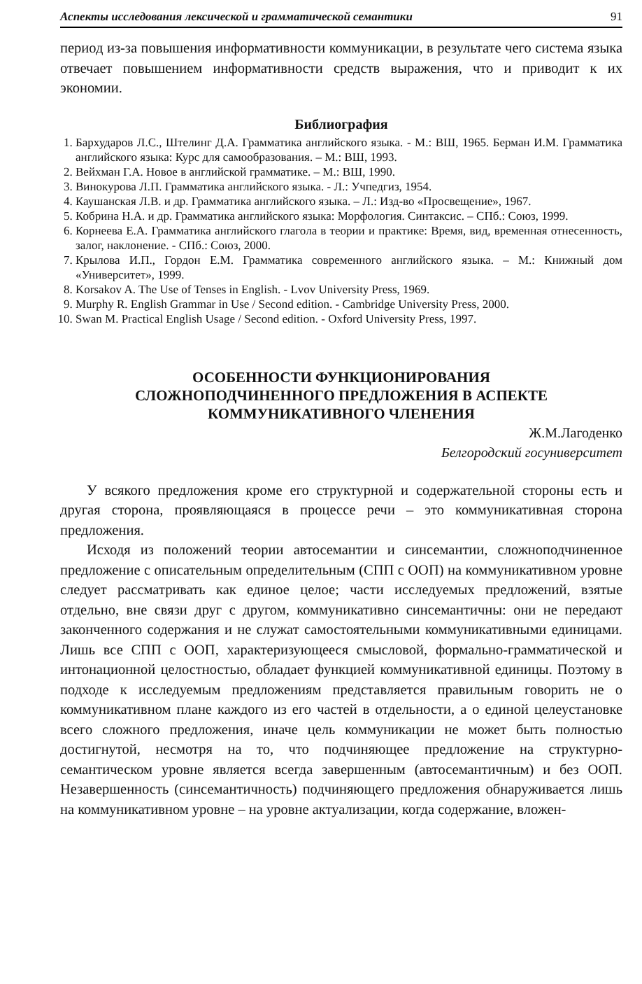Аспекты исследования лексической и грамматической семантики 91
период из-за повышения информативности коммуникации, в результате чего система языка отвечает повышением информативности средств выражения, что и приводит к их экономии.
Библиография
1. Бархударов Л.С., Штелинг Д.А. Грамматика английского языка. - М.: ВШ, 1965. Берман И.М. Грамматика английского языка: Курс для самообразования. – М.: ВШ, 1993.
2. Вейхман Г.А. Новое в английской грамматике. – М.: ВШ, 1990.
3. Винокурова Л.П. Грамматика английского языка. - Л.: Учпедгиз, 1954.
4. Каушанская Л.В. и др. Грамматика английского языка. – Л.: Изд-во «Просвещение», 1967.
5. Кобрина Н.А. и др. Грамматика английского языка: Морфология. Синтаксис. – СПб.: Союз, 1999.
6. Корнеева Е.А. Грамматика английского глагола в теории и практике: Время, вид, временная отнесенность, залог, наклонение. - СПб.: Союз, 2000.
7. Крылова И.П., Гордон Е.М. Грамматика современного английского языка. – М.: Книжный дом «Университет», 1999.
8. Korsakov A. The Use of Tenses in English. - Lvov University Press, 1969.
9. Murphy R. English Grammar in Use / Second edition. - Cambridge University Press, 2000.
10. Swan M. Practical English Usage / Second edition. - Oxford University Press, 1997.
ОСОБЕННОСТИ ФУНКЦИОНИРОВАНИЯ
СЛОЖНОПОДЧИНЕННОГО ПРЕДЛОЖЕНИЯ В АСПЕКТЕ
КОММУНИКАТИВНОГО ЧЛЕНЕНИЯ
Ж.М.Лагоденко
Белгородский госуниверситет
У всякого предложения кроме его структурной и содержательной стороны есть и другая сторона, проявляющаяся в процессе речи – это коммуникативная сторона предложения.
Исходя из положений теории автосемантии и синсемантии, сложноподчиненное предложение с описательным определительным (СПП с ООП) на коммуникативном уровне следует рассматривать как единое целое; части исследуемых предложений, взятые отдельно, вне связи друг с другом, коммуникативно синсемантичны: они не передают законченного содержания и не служат самостоятельными коммуникативными единицами. Лишь все СПП с ООП, характеризующееся смысловой, формально-грамматической и интонационной целостностью, обладает функцией коммуникативной единицы. Поэтому в подходе к исследуемым предложениям представляется правильным говорить не о коммуникативном плане каждого из его частей в отдельности, а о единой целеустановке всего сложного предложения, иначе цель коммуникации не может быть полностью достигнутой, несмотря на то, что подчиняющее предложение на структурно-семантическом уровне является всегда завершенным (автосемантичным) и без ООП. Незавершенность (синсемантичность) подчиняющего предложения обнаруживается лишь на коммуникативном уровне – на уровне актуализации, когда содержание, вложен-